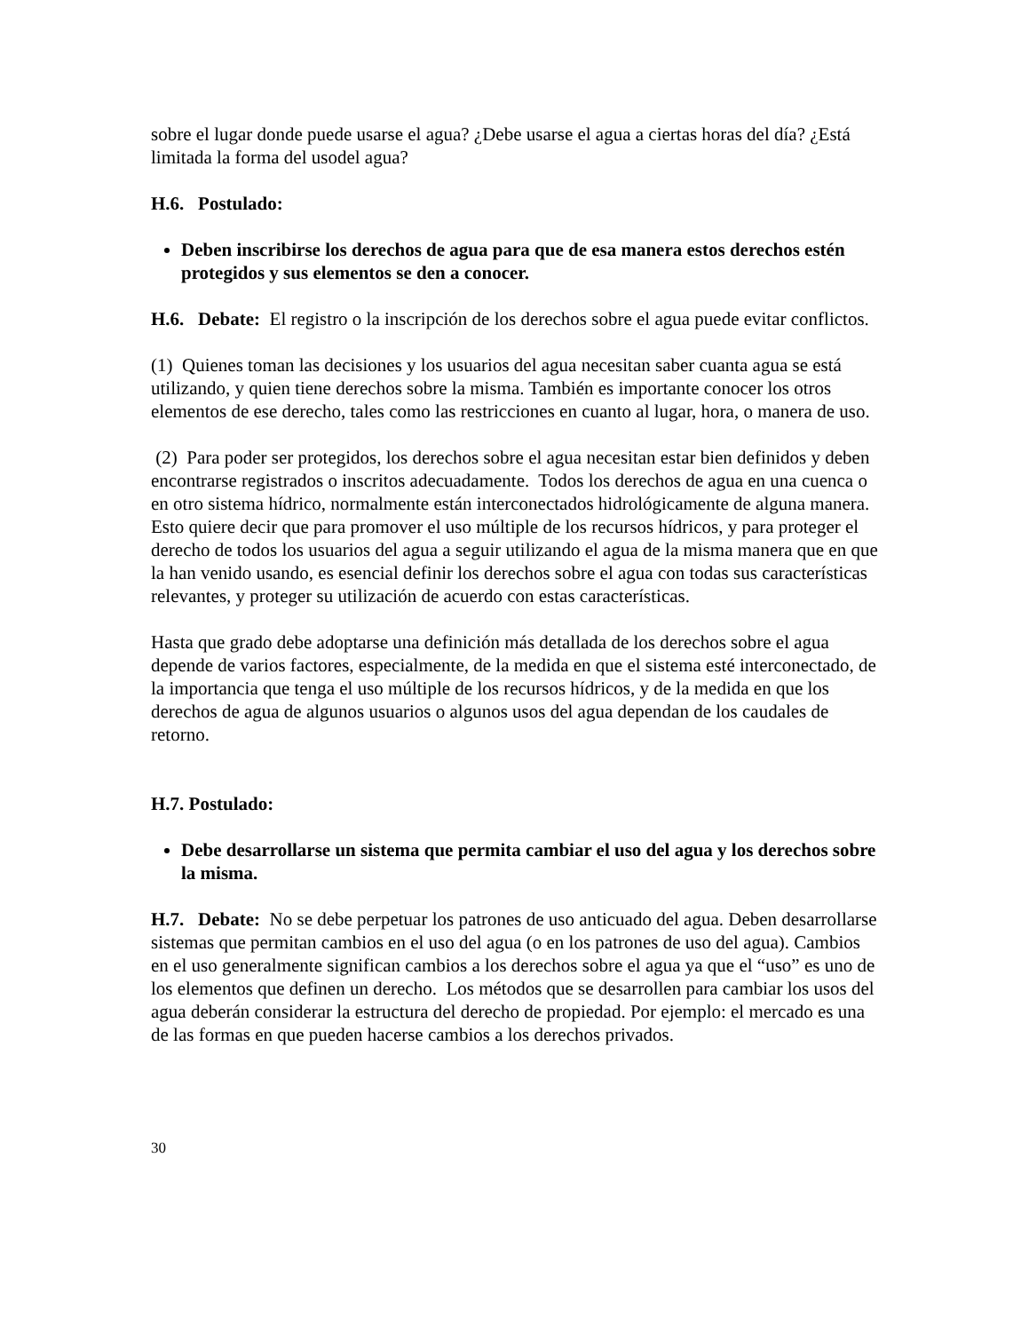sobre el lugar donde puede usarse el agua? ¿Debe usarse el agua a ciertas horas del día? ¿Está limitada la forma del usodel agua?
H.6. Postulado:
Deben inscribirse los derechos de agua para que de esa manera estos derechos estén protegidos y sus elementos se den a conocer.
H.6. Debate: El registro o la inscripción de los derechos sobre el agua puede evitar conflictos.
(1) Quienes toman las decisiones y los usuarios del agua necesitan saber cuanta agua se está utilizando, y quien tiene derechos sobre la misma. También es importante conocer los otros elementos de ese derecho, tales como las restricciones en cuanto al lugar, hora, o manera de uso.
(2) Para poder ser protegidos, los derechos sobre el agua necesitan estar bien definidos y deben encontrarse registrados o inscritos adecuadamente. Todos los derechos de agua en una cuenca o en otro sistema hídrico, normalmente están interconectados hidrológicamente de alguna manera. Esto quiere decir que para promover el uso múltiple de los recursos hídricos, y para proteger el derecho de todos los usuarios del agua a seguir utilizando el agua de la misma manera que en que la han venido usando, es esencial definir los derechos sobre el agua con todas sus características relevantes, y proteger su utilización de acuerdo con estas características.
Hasta que grado debe adoptarse una definición más detallada de los derechos sobre el agua depende de varios factores, especialmente, de la medida en que el sistema esté interconectado, de la importancia que tenga el uso múltiple de los recursos hídricos, y de la medida en que los derechos de agua de algunos usuarios o algunos usos del agua dependan de los caudales de retorno.
H.7. Postulado:
Debe desarrollarse un sistema que permita cambiar el uso del agua y los derechos sobre la misma.
H.7. Debate: No se debe perpetuar los patrones de uso anticuado del agua. Deben desarrollarse sistemas que permitan cambios en el uso del agua (o en los patrones de uso del agua). Cambios en el uso generalmente significan cambios a los derechos sobre el agua ya que el “uso” es uno de los elementos que definen un derecho. Los métodos que se desarrollen para cambiar los usos del agua deberán considerar la estructura del derecho de propiedad. Por ejemplo: el mercado es una de las formas en que pueden hacerse cambios a los derechos privados.
30